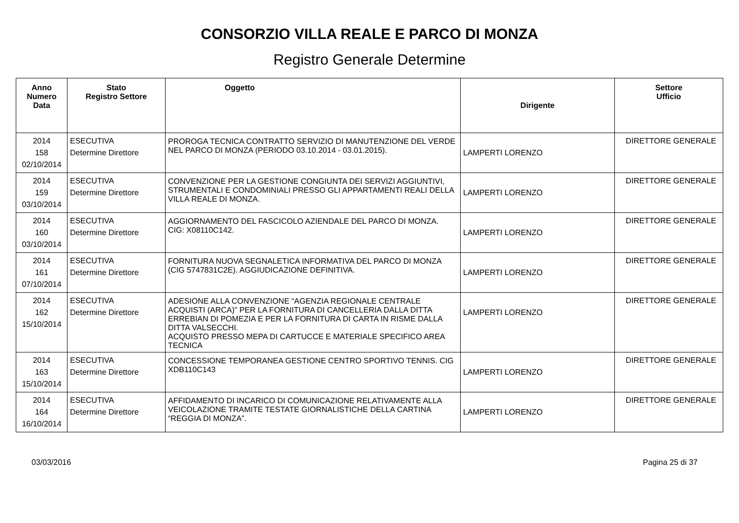CONSORZIO VILLA REALE E PARCO DI MONZA
Registro Generale Determine
| Anno Numero Data | Stato Registro Settore | Oggetto | Dirigente | Settore Ufficio |
| --- | --- | --- | --- | --- |
| 2014 158 02/10/2014 | ESECUTIVA Determine Direttore | PROROGA TECNICA CONTRATTO SERVIZIO DI MANUTENZIONE DEL VERDE NEL PARCO DI MONZA (PERIODO 03.10.2014 - 03.01.2015). | LAMPERTI LORENZO | DIRETTORE GENERALE |
| 2014 159 03/10/2014 | ESECUTIVA Determine Direttore | CONVENZIONE PER LA GESTIONE CONGIUNTA DEI SERVIZI AGGIUNTIVI, STRUMENTALI E CONDOMINIALI PRESSO GLI APPARTAMENTI REALI DELLA VILLA REALE DI MONZA. | LAMPERTI LORENZO | DIRETTORE GENERALE |
| 2014 160 03/10/2014 | ESECUTIVA Determine Direttore | AGGIORNAMENTO DEL FASCICOLO AZIENDALE DEL PARCO DI MONZA. CIG: X08110C142. | LAMPERTI LORENZO | DIRETTORE GENERALE |
| 2014 161 07/10/2014 | ESECUTIVA Determine Direttore | FORNITURA NUOVA SEGNALETICA INFORMATIVA DEL PARCO DI MONZA (CIG 5747831C2E). AGGIUDICAZIONE DEFINITIVA. | LAMPERTI LORENZO | DIRETTORE GENERALE |
| 2014 162 15/10/2014 | ESECUTIVA Determine Direttore | ADESIONE ALLA CONVENZIONE “AGENZIA REGIONALE CENTRALE ACQUISTI (ARCA)” PER LA FORNITURA DI CANCELLERIA DALLA DITTA ERREBIAN DI POMEZIA E PER LA FORNITURA DI CARTA IN RISME DALLA DITTA VALSECCHI. ACQUISTO PRESSO MEPA DI CARTUCCE E MATERIALE SPECIFICO AREA TECNICA | LAMPERTI LORENZO | DIRETTORE GENERALE |
| 2014 163 15/10/2014 | ESECUTIVA Determine Direttore | CONCESSIONE TEMPORANEA GESTIONE CENTRO SPORTIVO TENNIS. CIG XDB110C143 | LAMPERTI LORENZO | DIRETTORE GENERALE |
| 2014 164 16/10/2014 | ESECUTIVA Determine Direttore | AFFIDAMENTO DI INCARICO DI COMUNICAZIONE RELATIVAMENTE ALLA VEICOLAZIONE TRAMITE TESTATE GIORNALISTICHE DELLA CARTINA “REGGIA DI MONZA”. | LAMPERTI LORENZO | DIRETTORE GENERALE |
03/03/2016 Pagina 25 di 37